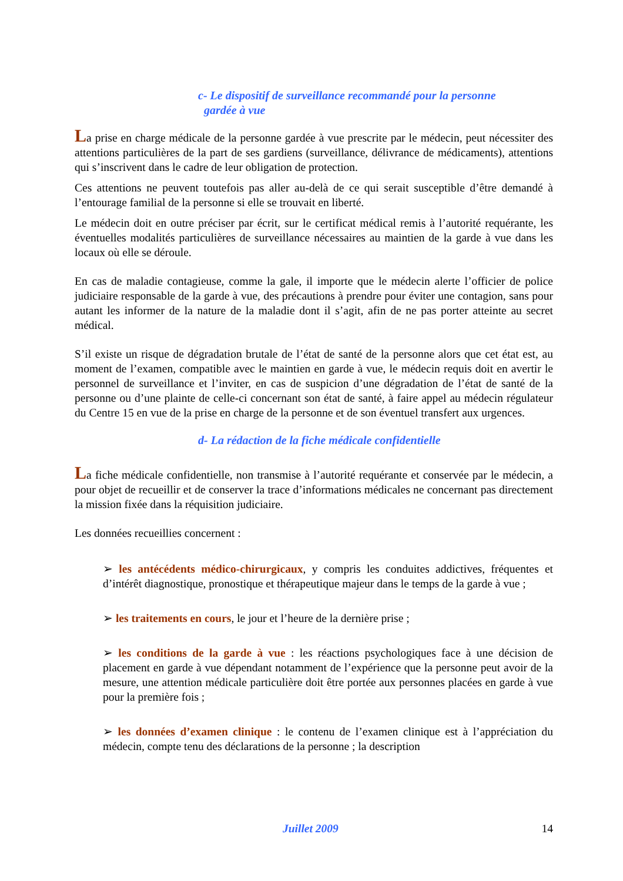c- Le dispositif de surveillance recommandé pour la personne
gardée à vue
La prise en charge médicale de la personne gardée à vue prescrite par le médecin, peut nécessiter des attentions particulières de la part de ses gardiens (surveillance, délivrance de médicaments), attentions qui s’inscrivent dans le cadre de leur obligation de protection.
Ces attentions ne peuvent toutefois pas aller au-delà de ce qui serait susceptible d’être demandé à l’entourage familial de la personne si elle se trouvait en liberté.
Le médecin doit en outre préciser par écrit, sur le certificat médical remis à l’autorité requérante, les éventuelles modalités particulières de surveillance nécessaires au maintien de la garde à vue dans les locaux où elle se déroule.
En cas de maladie contagieuse, comme la gale, il importe que le médecin alerte l’officier de police judiciaire responsable de la garde à vue, des précautions à prendre pour éviter une contagion, sans pour autant les informer de la nature de la maladie dont il s’agit, afin de ne pas porter atteinte au secret médical.
S’il existe un risque de dégradation brutale de l’état de santé de la personne alors que cet état est, au moment de l’examen, compatible avec le maintien en garde à vue, le médecin requis doit en avertir le personnel de surveillance et l’inviter, en cas de suspicion d’une dégradation de l’état de santé de la personne ou d’une plainte de celle-ci concernant son état de santé, à faire appel au médecin régulateur du Centre 15 en vue de la prise en charge de la personne et de son éventuel transfert aux urgences.
d- La rédaction de la fiche médicale confidentielle
La fiche médicale confidentielle, non transmise à l’autorité requérante et conservée par le médecin, a pour objet de recueillir et de conserver la trace d’informations médicales ne concernant pas directement la mission fixée dans la réquisition judiciaire.
Les données recueillies concernent :
➢ les antécédents médico-chirurgicaux, y compris les conduites addictives, fréquentes et d’intérêt diagnostique, pronostique et thérapeutique majeur dans le temps de la garde à vue ;
➢ les traitements en cours, le jour et l’heure de la dernière prise ;
➢ les conditions de la garde à vue : les réactions psychologiques face à une décision de placement en garde à vue dépendant notamment de l’expérience que la personne peut avoir de la mesure, une attention médicale particulière doit être portée aux personnes placées en garde à vue pour la première fois ;
➢ les données d’examen clinique : le contenu de l’examen clinique est à l’appréciation du médecin, compte tenu des déclarations de la personne ; la description
Juillet 2009 14